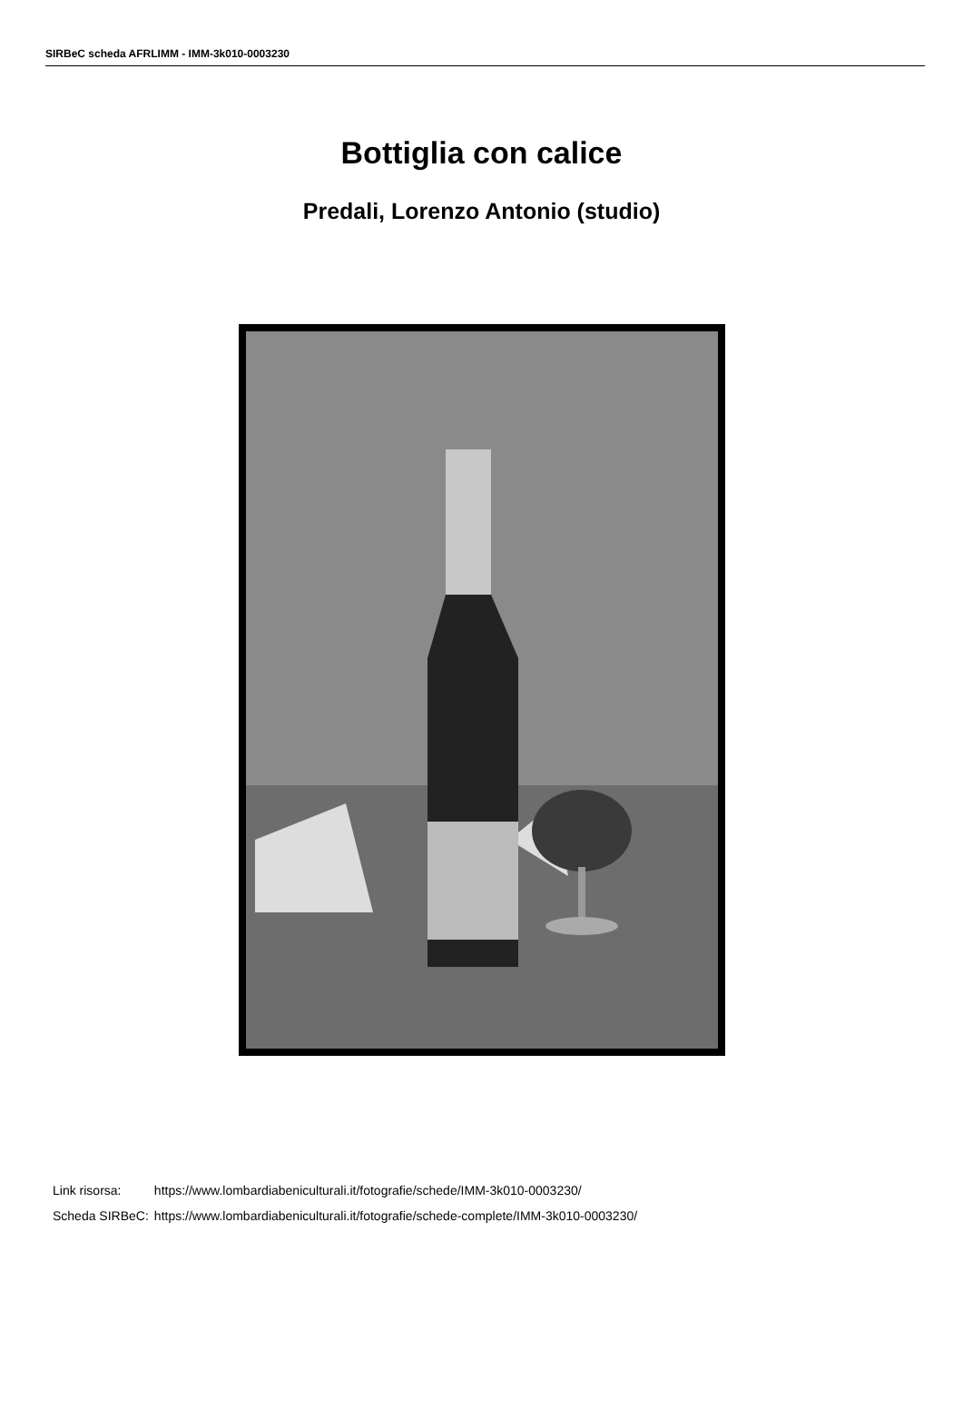SIRBeC scheda AFRLIMM - IMM-3k010-0003230
Bottiglia con calice
Predali, Lorenzo Antonio (studio)
| Link risorsa: | https://www.lombardiabeniculturali.it/fotografie/schede/IMM-3k010-0003230/ |
| Scheda SIRBeC: | https://www.lombardiabeniculturali.it/fotografie/schede-complete/IMM-3k010-0003230/ |